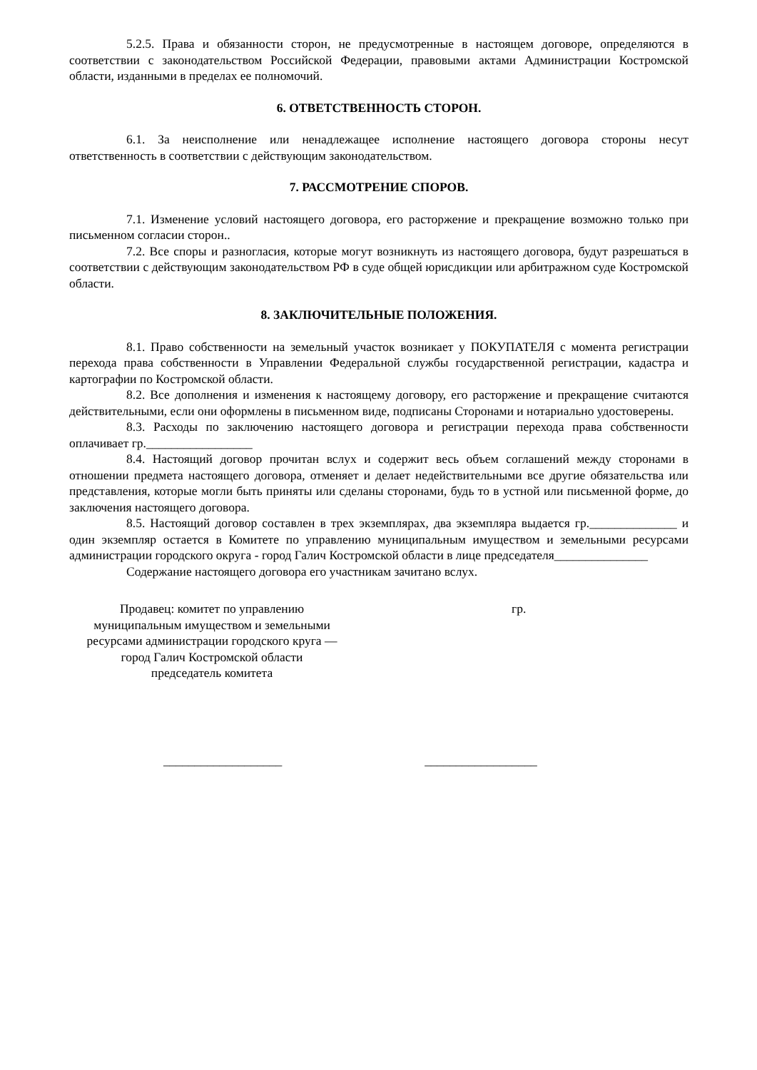5.2.5. Права и обязанности сторон, не предусмотренные в настоящем договоре, определяются в соответствии с законодательством Российской Федерации, правовыми актами Администрации Костромской области, изданными в пределах ее полномочий.
6. ОТВЕТСТВЕННОСТЬ СТОРОН.
6.1. За неисполнение или ненадлежащее исполнение настоящего договора стороны несут ответственность в соответствии с действующим законодательством.
7. РАССМОТРЕНИЕ СПОРОВ.
7.1. Изменение условий настоящего договора, его расторжение и прекращение возможно только при письменном согласии сторон..
7.2. Все споры и разногласия, которые могут возникнуть из настоящего договора, будут разрешаться в соответствии с действующим законодательством РФ в суде общей юрисдикции или арбитражном суде Костромской области.
8. ЗАКЛЮЧИТЕЛЬНЫЕ ПОЛОЖЕНИЯ.
8.1. Право собственности на земельный участок возникает у ПОКУПАТЕЛЯ с момента регистрации перехода права собственности в Управлении Федеральной службы государственной регистрации, кадастра и картографии по Костромской области.
8.2. Все дополнения и изменения к настоящему договору, его расторжение и прекращение считаются действительными, если они оформлены в письменном виде, подписаны Сторонами и нотариально удостоверены.
8.3. Расходы по заключению настоящего договора и регистрации перехода права собственности оплачивает гр._________________
8.4. Настоящий договор прочитан вслух и содержит весь объем соглашений между сторонами в отношении предмета настоящего договора, отменяет и делает недействительными все другие обязательства или представления, которые могли быть приняты или сделаны сторонами, будь то в устной или письменной форме, до заключения настоящего договора.
8.5. Настоящий договор составлен в трех экземплярах, два экземпляра выдается гр.______________ и один экземпляр остается в Комитете по управлению муниципальным имуществом и земельными ресурсами администрации городского округа - город Галич Костромской области в лице председателя_______________
Содержание настоящего договора его участникам зачитано вслух.
Продавец: комитет по управлению
муниципальным имуществом и земельными
ресурсами администрации городского круга —
город Галич Костромской области
председатель комитета
гр.
___________________ __________________